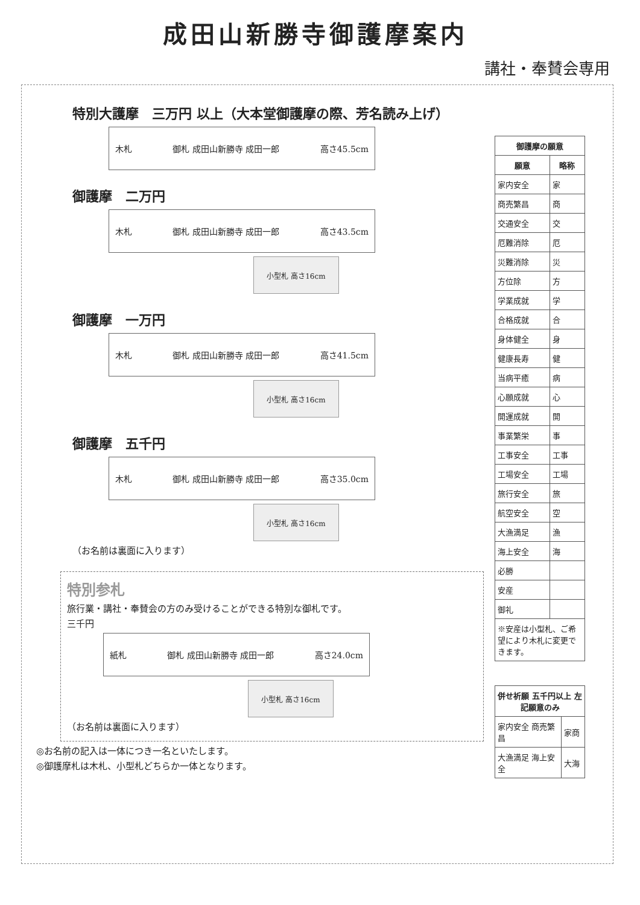成田山新勝寺御護摩案内
講社・奉賛会専用
特別大護摩　三万円 以上（大本堂御護摩の際、芳名読み上げ）
木札 御札 成田山新勝寺 成田一郎 高さ45.5cm
御護摩　二万円
木札 御札 成田山新勝寺 成田一郎 高さ43.5cm
小型札 高さ16cm
御護摩　一万円
木札 御札 成田山新勝寺 成田一郎 高さ41.5cm
小型札 高さ16cm
御護摩　五千円
木札 御札 成田山新勝寺 成田一郎 高さ35.0cm
小型札 高さ16cm
（お名前は裏面に入ります）
特別参札
旅行業・講社・奉賛会の方のみ受けることができる特別な御札です。
三千円
紙札 御札 成田山新勝寺 成田一郎 高さ24.0cm
小型札 高さ16cm
（お名前は裏面に入ります）
◎お名前の記入は一体につき一名といたします。
◎御護摩札は木札、小型札どちらか一体となります。
| 御護摩の願意 | |
| --- | --- |
| 願意 | 略称 |
| 家内安全 | 家 |
| 商売繁昌 | 商 |
| 交通安全 | 交 |
| 厄難消除 | 厄 |
| 災難消除 | 災 |
| 方位除 | 方 |
| 学業成就 | 学 |
| 合格成就 | 合 |
| 身体健全 | 身 |
| 健康長寿 | 健 |
| 当病平癒 | 病 |
| 心願成就 | 心 |
| 開運成就 | 開 |
| 事業繁栄 | 事 |
| 工事安全 | 工事 |
| 工場安全 | 工場 |
| 旅行安全 | 旅 |
| 航空安全 | 空 |
| 大漁満足 | 漁 |
| 海上安全 | 海 |
| 必勝 | |
| 安産 | |
| 御礼 | |
| ※安産は小型札、ご希望により木札に変更できます。 | |
| 併せ祈願 五千円以上 左記願意のみ | |
| --- | --- |
| 家内安全 商売繁昌 | 家商 |
| 大漁満足 海上安全 | 大海 |